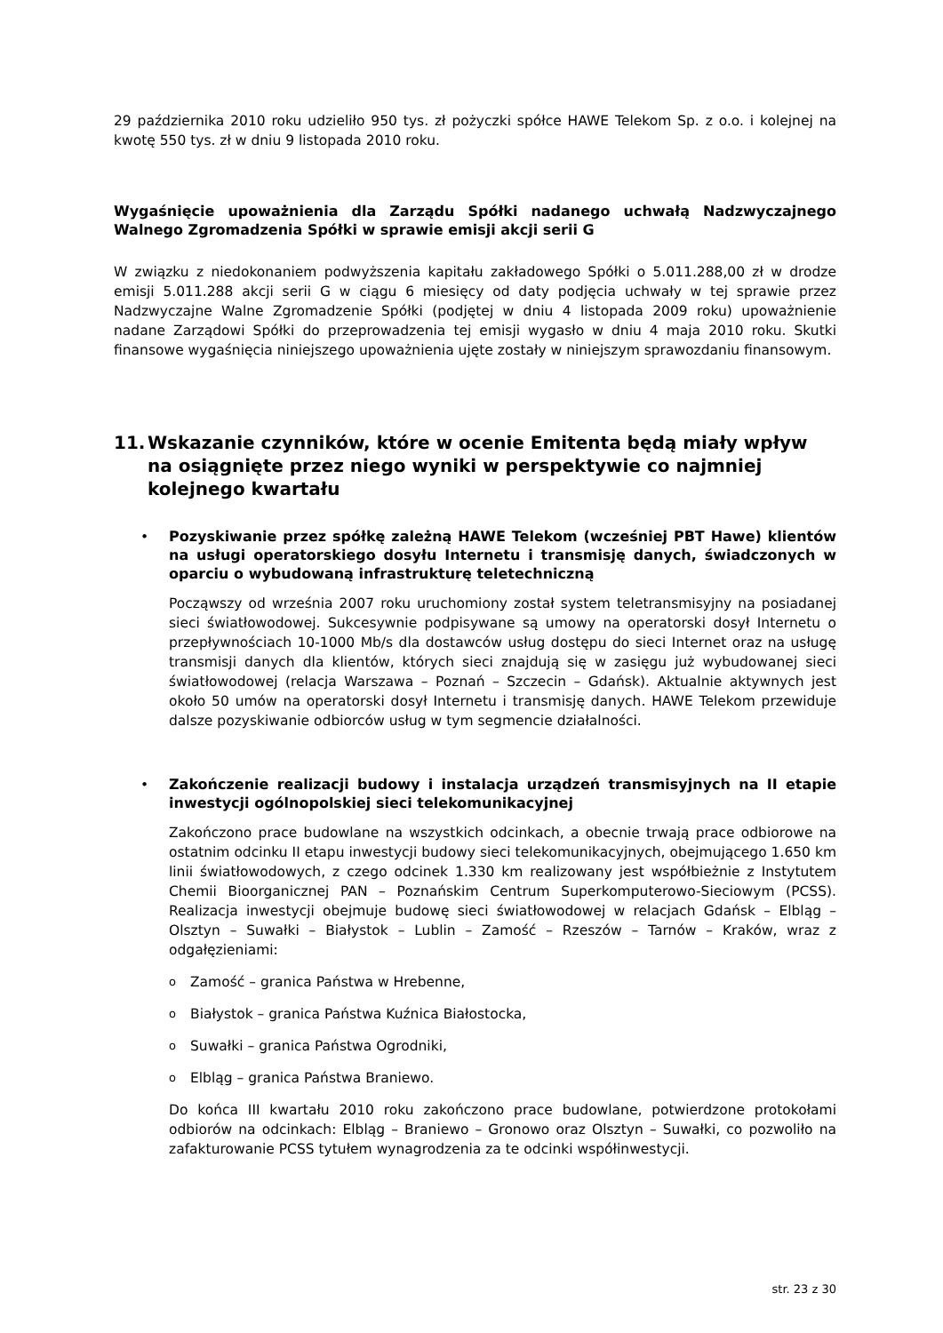29 października 2010 roku udzieliło 950 tys. zł pożyczki spółce HAWE Telekom Sp. z o.o. i kolejnej na kwotę 550 tys. zł w dniu 9 listopada 2010 roku.
Wygaśnięcie upoważnienia dla Zarządu Spółki nadanego uchwałą Nadzwyczajnego Walnego Zgromadzenia Spółki w sprawie emisji akcji serii G
W związku z niedokonaniem podwyższenia kapitału zakładowego Spółki o 5.011.288,00 zł w drodze emisji 5.011.288 akcji serii G w ciągu 6 miesięcy od daty podjęcia uchwały w tej sprawie przez Nadzwyczajne Walne Zgromadzenie Spółki (podjętej w dniu 4 listopada 2009 roku) upoważnienie nadane Zarządowi Spółki do przeprowadzenia tej emisji wygasło w dniu 4 maja 2010 roku. Skutki finansowe wygaśnięcia niniejszego upoważnienia ujęte zostały w niniejszym sprawozdaniu finansowym.
11. Wskazanie czynników, które w ocenie Emitenta będą miały wpływ na osiągnięte przez niego wyniki w perspektywie co najmniej kolejnego kwartału
•
Pozyskiwanie przez spółkę zależną HAWE Telekom (wcześniej PBT Hawe) klientów na usługi operatorskiego dosyłu Internetu i transmisję danych, świadczonych w oparciu o wybudowaną infrastrukturę teletechniczną
Począwszy od września 2007 roku uruchomiony został system teletransmisyjny na posiadanej sieci światłowodowej. Sukcesywnie podpisywane są umowy na operatorski dosył Internetu o przepływnościach 10-1000 Mb/s dla dostawców usług dostępu do sieci Internet oraz na usługę transmisji danych dla klientów, których sieci znajdują się w zasięgu już wybudowanej sieci światłowodowej (relacja Warszawa – Poznań – Szczecin – Gdańsk). Aktualnie aktywnych jest około 50 umów na operatorski dosył Internetu i transmisję danych. HAWE Telekom przewiduje dalsze pozyskiwanie odbiorców usług w tym segmencie działalności.
•
Zakończenie realizacji budowy i instalacja urządzeń transmisyjnych na II etapie inwestycji ogólnopolskiej sieci telekomunikacyjnej
Zakończono prace budowlane na wszystkich odcinkach, a obecnie trwają prace odbiorowe na ostatnim odcinku II etapu inwestycji budowy sieci telekomunikacyjnych, obejmującego 1.650 km linii światłowodowych, z czego odcinek 1.330 km realizowany jest współbieżnie z Instytutem Chemii Bioorganicznej PAN – Poznańskim Centrum Superkomputerowo-Sieciowym (PCSS). Realizacja inwestycji obejmuje budowę sieci światłowodowej w relacjach Gdańsk – Elbląg – Olsztyn – Suwałki – Białystok – Lublin – Zamość – Rzeszów – Tarnów – Kraków, wraz z odgałęzieniami:
o Zamość – granica Państwa w Hrebenne,
o Białystok – granica Państwa Kuźnica Białostocka,
o Suwałki – granica Państwa Ogrodniki,
o Elbląg – granica Państwa Braniewo.
Do końca III kwartału 2010 roku zakończono prace budowlane, potwierdzone protokołami odbiorów na odcinkach: Elbląg – Braniewo – Gronowo oraz Olsztyn – Suwałki, co pozwoliło na zafakturowanie PCSS tytułem wynagrodzenia za te odcinki współinwestycji.
str. 23 z 30